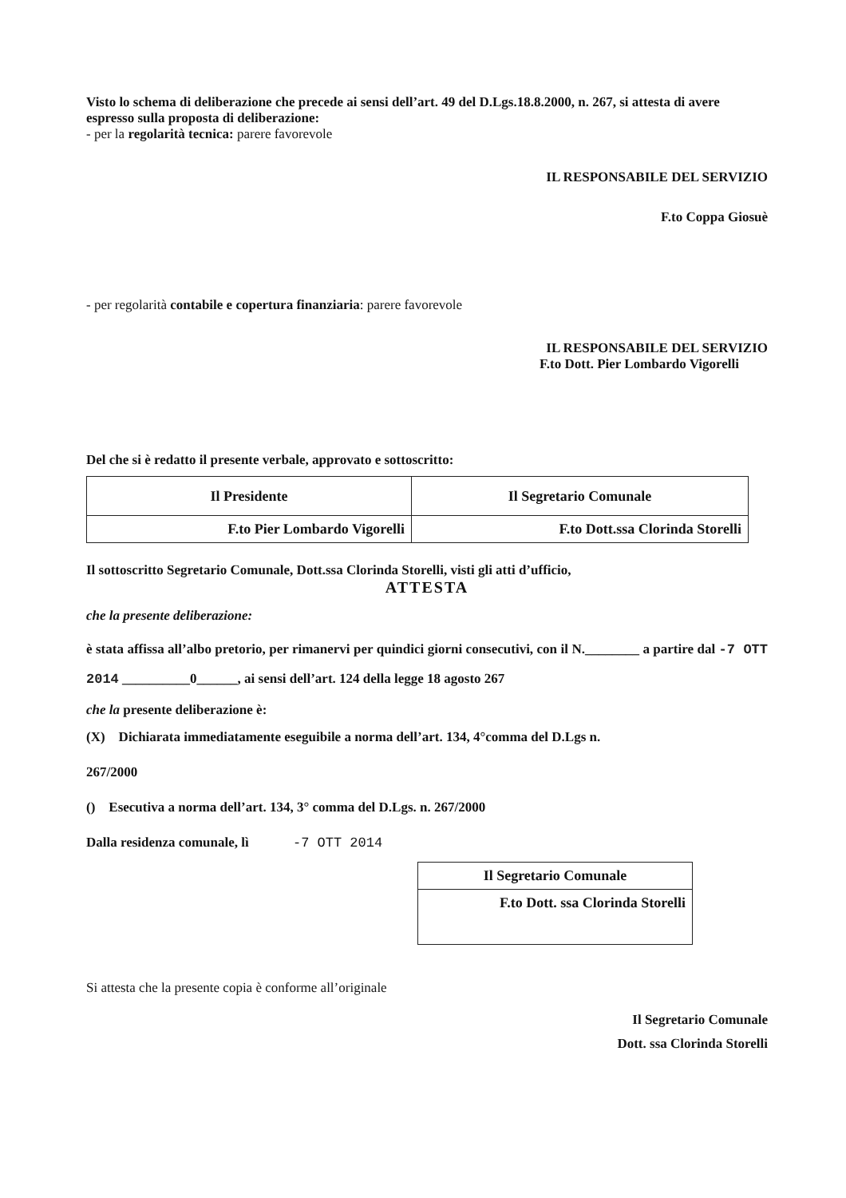Visto lo schema di deliberazione che precede ai sensi dell’art. 49 del D.Lgs.18.8.2000, n. 267, si attesta di avere espresso sulla proposta di deliberazione:
- per la regolarità tecnica: parere favorevole
IL RESPONSABILE DEL SERVIZIO
F.to Coppa Giosuè
- per regolarità contabile e copertura finanziaria: parere favorevole
IL RESPONSABILE DEL SERVIZIO
F.to Dott. Pier Lombardo Vigorelli
Del che si è redatto il presente verbale, approvato e sottoscritto:
| Il Presidente | Il Segretario Comunale |
| F.to Pier Lombardo Vigorelli | F.to Dott.ssa Clorinda Storelli |
Il sottoscritto Segretario Comunale, Dott.ssa Clorinda Storelli, visti gli atti d’ufficio,
ATTESTA
che la presente deliberazione:
è stata affissa all’albo pretorio, per rimanervi per quindici giorni consecutivi, con il N.________ a partire dal -7 OTT 2014 __________0______, ai sensi dell’art. 124 della legge 18 agosto 267
che la presente deliberazione è:
(X) Dichiarata immediatamente eseguibile a norma dell’art. 134, 4°comma del D.Lgs n.
267/2000
() Esecutiva a norma dell’art. 134, 3° comma del D.Lgs. n. 267/2000
Dalla residenza comunale, lì -7 OTT 2014
| Il Segretario Comunale |
| F.to Dott. ssa Clorinda Storelli |
Si attesta che la presente copia è conforme all’originale
Il Segretario Comunale
Dott. ssa Clorinda Storelli